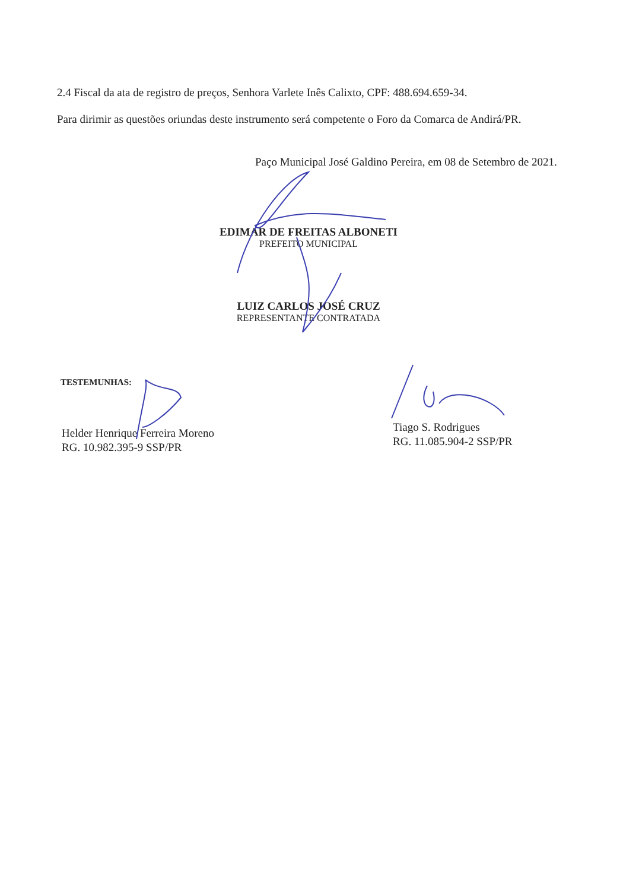2.4 Fiscal da ata de registro de preços, Senhora Varlete Inês Calixto, CPF: 488.694.659-34.
Para dirimir as questões oriundas deste instrumento será competente o Foro da Comarca de Andirá/PR.
Paço Municipal José Galdino Pereira, em 08 de Setembro de 2021.
EDIMAR DE FREITAS ALBONETI
PREFEITO MUNICIPAL
LUIZ CARLOS JOSÉ CRUZ
REPRESENTANTE CONTRATADA
TESTEMUNHAS:
Helder Henrique Ferreira Moreno
RG. 10.982.395-9 SSP/PR
Tiago S. Rodrigues
RG. 11.085.904-2 SSP/PR